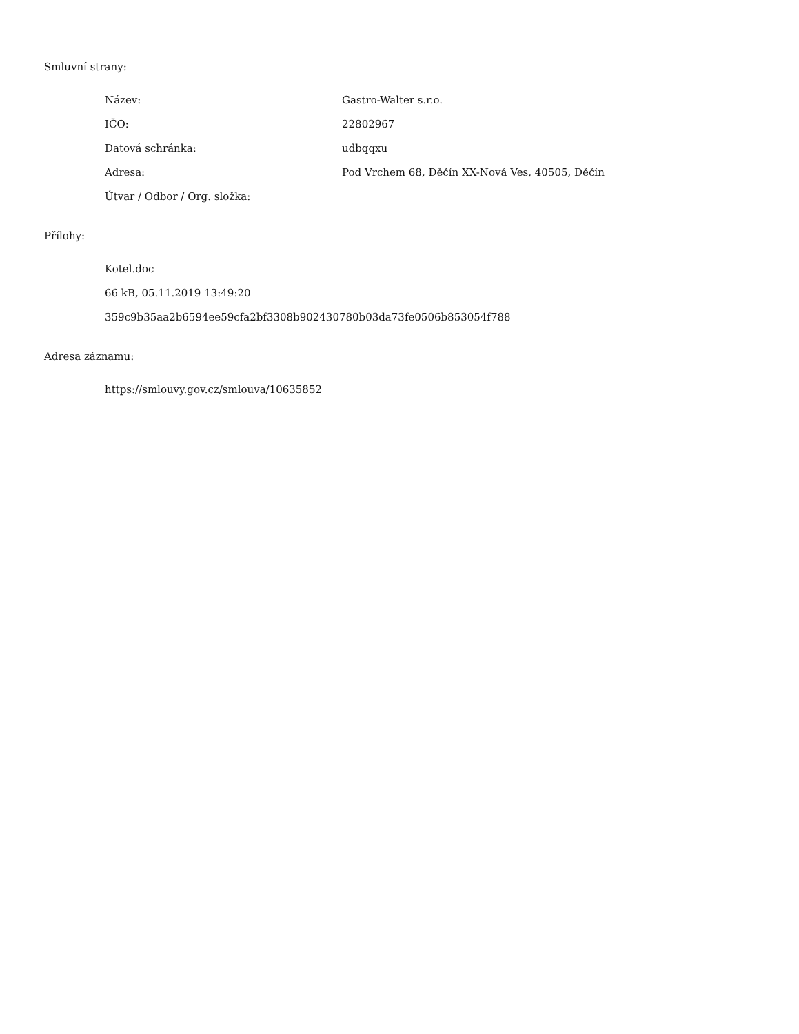Smluvní strany:
| Název: | Gastro-Walter s.r.o. |
| IČO: | 22802967 |
| Datová schránka: | udbqqxu |
| Adresa: | Pod Vrchem 68, Děčín XX-Nová Ves, 40505, Děčín |
| Útvar / Odbor / Org. složka: | |
Přílohy:
Kotel.doc
66 kB, 05.11.2019 13:49:20
359c9b35aa2b6594ee59cfa2bf3308b902430780b03da73fe0506b853054f788
Adresa záznamu:
https://smlouvy.gov.cz/smlouva/10635852